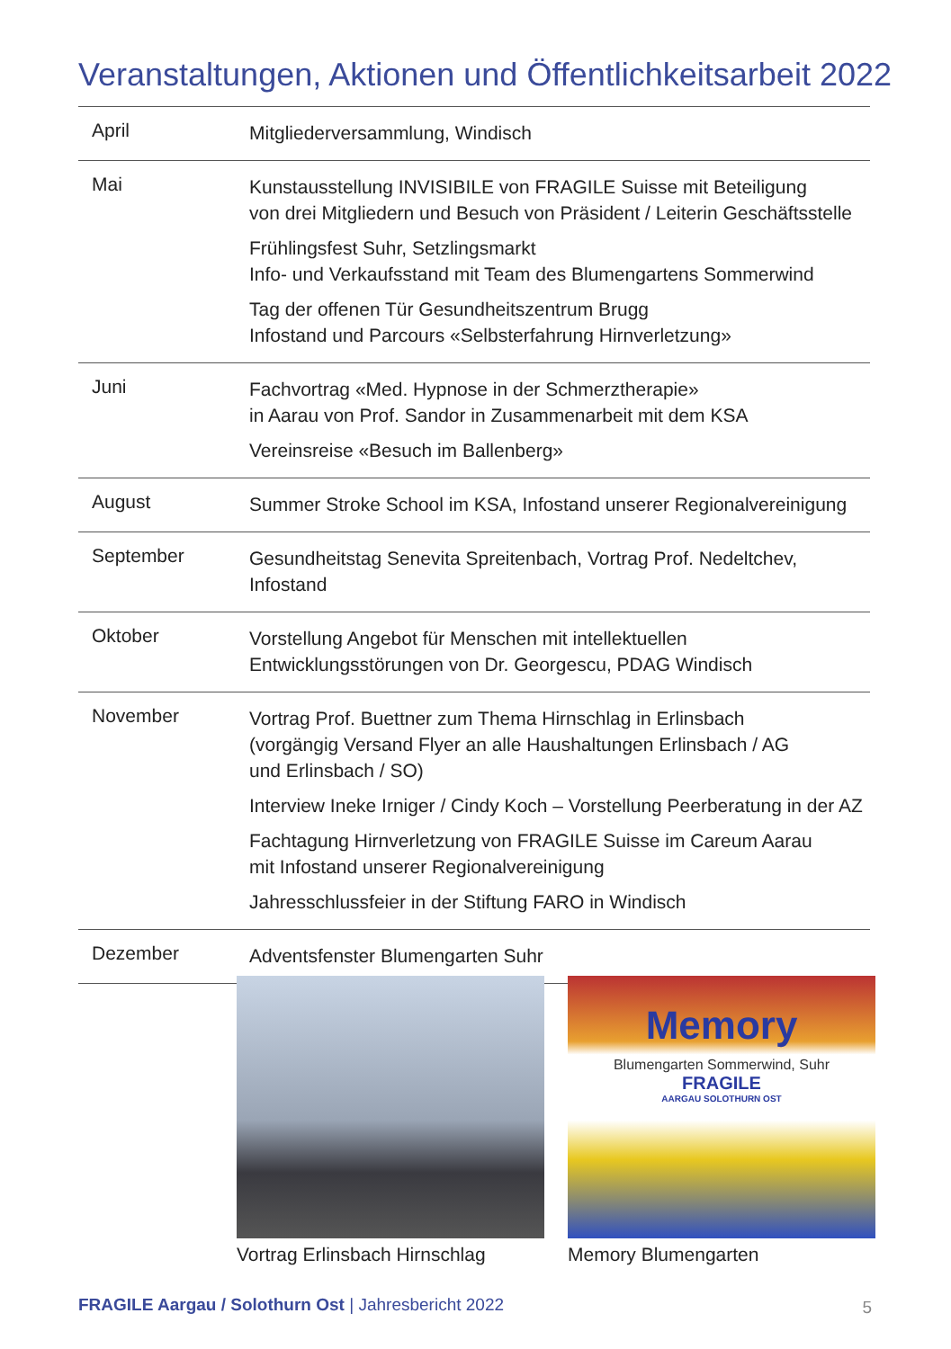Veranstaltungen, Aktionen und Öffentlichkeitsarbeit 2022
| April | Mitgliederversammlung, Windisch |
| Mai | Kunstausstellung INVISIBILE von FRAGILE Suisse mit Beteiligung von drei Mitgliedern und Besuch von Präsident / Leiterin Geschäftsstelle Frühlingsfest Suhr, Setzlingsmarkt Info- und Verkaufsstand mit Team des Blumengartens Sommerwind Tag der offenen Tür Gesundheitszentrum Brugg Infostand und Parcours «Selbsterfahrung Hirnverletzung» |
| Juni | Fachvortrag «Med. Hypnose in der Schmerztherapie» in Aarau von Prof. Sandor in Zusammenarbeit mit dem KSA Vereinsreise «Besuch im Ballenberg» |
| August | Summer Stroke School im KSA, Infostand unserer Regionalvereinigung |
| September | Gesundheitstag Senevita Spreitenbach, Vortrag Prof. Nedeltchev, Infostand |
| Oktober | Vorstellung Angebot für Menschen mit intellektuellen Entwicklungsstörungen von Dr. Georgescu, PDAG Windisch |
| November | Vortrag Prof. Buettner zum Thema Hirnschlag in Erlinsbach (vorgängig Versand Flyer an alle Haushaltungen Erlinsbach / AG und Erlinsbach / SO) Interview Ineke Irniger / Cindy Koch – Vorstellung Peerberatung in der AZ Fachtagung Hirnverletzung von FRAGILE Suisse im Careum Aarau mit Infostand unserer Regionalvereinigung Jahresschlussfeier in der Stiftung FARO in Windisch |
| Dezember | Adventsfenster Blumengarten Suhr |
Vortrag Erlinsbach Hirnschlag
Memory
Blumengarten Sommerwind, Suhr
FRAGILE
AARGAU SOLOTHURN OST
Memory Blumengarten
FRAGILE Aargau / Solothurn Ost | Jahresbericht 2022
5